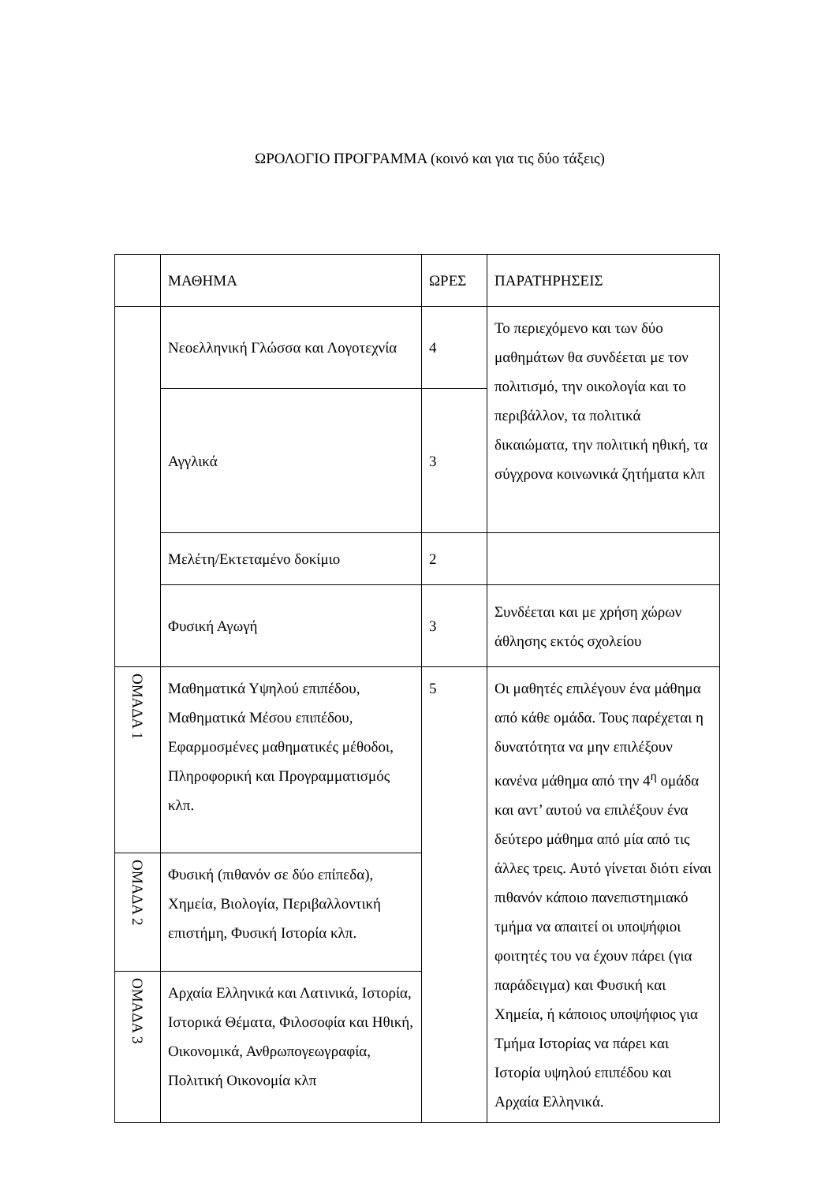ΩΡΟΛΟΓΙΟ ΠΡΟΓΡΑΜΜΑ (κοινό και για τις δύο τάξεις)
| | ΜΑΘΗΜΑ | ΩΡΕΣ | ΠΑΡΑΤΗΡΗΣΕΙΣ |
| | Νεοελληνική Γλώσσα και Λογοτεχνία | 4 | Το περιεχόμενο και των δύο μαθημάτων θα συνδέεται με τον πολιτισμό, την οικολογία και το περιβάλλον, τα πολιτικά δικαιώματα, την πολιτική ηθική, τα σύγχρονα κοινωνικά ζητήματα κλπ |
| | Αγγλικά | 3 | |
| | Μελέτη/Εκτεταμένο δοκίμιο | 2 | |
| | Φυσική Αγωγή | 3 | Συνδέεται και με χρήση χώρων άθλησης εκτός σχολείου |
| ΟΜΑΔΑ 1 | Μαθηματικά Υψηλού επιπέδου, Μαθηματικά Μέσου επιπέδου, Εφαρμοσμένες μαθηματικές μέθοδοι, Πληροφορική και Προγραμματισμός κλπ. | 5 | Οι μαθητές επιλέγουν ένα μάθημα από κάθε ομάδα. Τους παρέχεται η δυνατότητα να μην επιλέξουν κανένα μάθημα από την 4<sup>η</sup> ομάδα και αντ’ αυτού να επιλέξουν ένα δεύτερο μάθημα από μία από τις άλλες τρεις. Αυτό γίνεται διότι είναι πιθανόν κάποιο πανεπιστημιακό τμήμα να απαιτεί οι υποψήφιοι φοιτητές του να έχουν πάρει (για παράδειγμα) και Φυσική και Χημεία, ή κάποιος υποψήφιος για Τμήμα Ιστορίας να πάρει και Ιστορία υψηλού επιπέδου και Αρχαία Ελληνικά. |
| ΟΜΑΔΑ 2 | Φυσική (πιθανόν σε δύο επίπεδα), Χημεία, Βιολογία, Περιβαλλοντική επιστήμη, Φυσική Ιστορία κλπ. | | |
| ΟΜΑΔΑ 3 | Αρχαία Ελληνικά και Λατινικά, Ιστορία, Ιστορικά Θέματα, Φιλοσοφία και Ηθική, Οικονομικά, Ανθρωπογεωγραφία, Πολιτική Οικονομία κλπ | | |